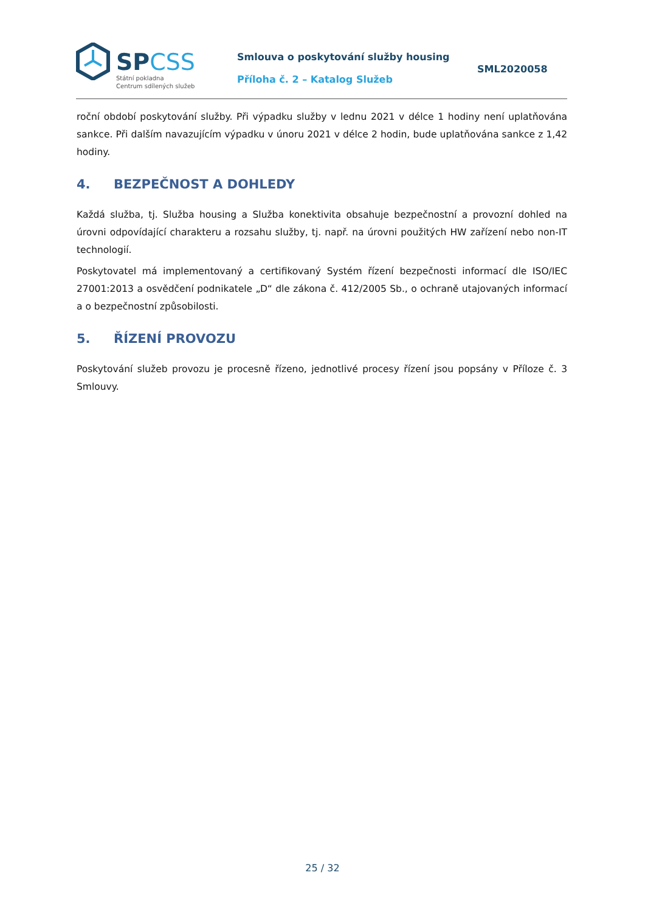SPCSS
Státní pokladna
Centrum sdílených služeb
Smlouva o poskytování služby housing
Příloha č. 2 – Katalog Služeb
SML2020058
roční období poskytování služby. Při výpadku služby v lednu 2021 v délce 1 hodiny není uplatňována sankce. Při dalším navazujícím výpadku v únoru 2021 v délce 2 hodin, bude uplatňována sankce z 1,42 hodiny.
4. BEZPEČNOST A DOHLEDY
Každá služba, tj. Služba housing a Služba konektivita obsahuje bezpečnostní a provozní dohled na úrovni odpovídající charakteru a rozsahu služby, tj. např. na úrovni použitých HW zařízení nebo non-IT technologií.
Poskytovatel má implementovaný a certifikovaný Systém řízení bezpečnosti informací dle ISO/IEC 27001:2013 a osvědčení podnikatele „D“ dle zákona č. 412/2005 Sb., o ochraně utajovaných informací a o bezpečnostní způsobilosti.
5. ŘÍZENÍ PROVOZU
Poskytování služeb provozu je procesně řízeno, jednotlivé procesy řízení jsou popsány v Příloze č. 3 Smlouvy.
25 / 32